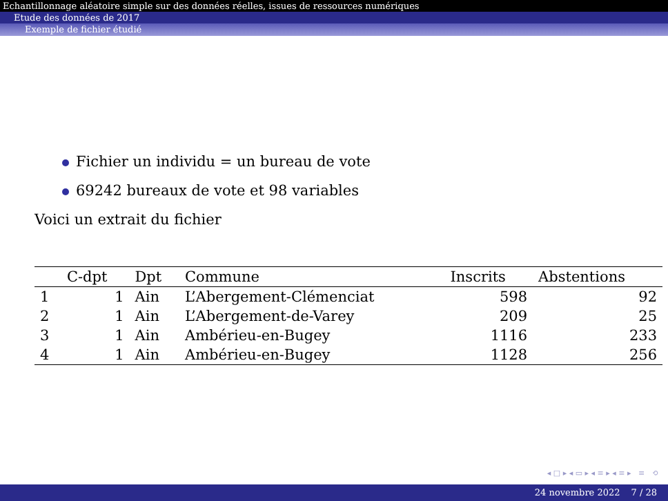Echantillonnage aléatoire simple sur des données réelles, issues de ressources numériques
Etude des données de 2017
Exemple de fichier étudié
Fichier un individu = un bureau de vote
69242 bureaux de vote et 98 variables
Voici un extrait du fichier
| | C-dpt | Dpt | Commune | Inscrits | Abstentions |
| --- | --- | --- | --- | --- | --- |
| 1 | 1 | Ain | L’Abergement-Clémenciat | 598 | 92 |
| 2 | 1 | Ain | L’Abergement-de-Varey | 209 | 25 |
| 3 | 1 | Ain | Ambérieu-en-Bugey | 1116 | 233 |
| 4 | 1 | Ain | Ambérieu-en-Bugey | 1128 | 256 |
◂ □ ▸ ◂ ▭ ▸ ◂ ≡ ▸ ◂ ≡ ▸ ≡ ⟲
24 novembre 2022 7 / 28